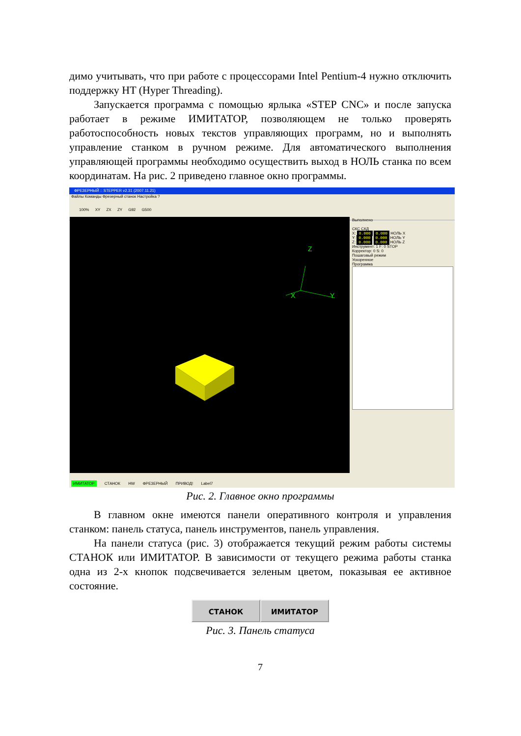димо учитывать, что при работе с процессорами Intel Pentium-4 нужно отключить поддержку HT (Hyper Threading).
Запускается программа с помощью ярлыка «STEP CNC» и после запуска работает в режиме ИМИТАТОР, позволяющем не только проверять работоспособность новых текстов управляющих программ, но и выполнять управление станком в ручном режиме. Для автоматического выполнения управляющей программы необходимо осуществить выход в НОЛЬ станка по всем координатам. На рис. 2 приведено главное окно программы.
ФРЕЗЕРНЫЙ :: STEPPER v2.31 (2007.11.21)
Файлы Команды Фрезерный станок Настройка ?
100% XY ZX ZY G92 G500
Z
X
Y
Выполнено
СКС СКД
X: 0.000 0.000 НОЛЬ X
Y: 0.000 0.000 НОЛЬ Y
Z: 0.000 0.000 НОЛЬ Z
Инструмент: 1 F: 0 STOP
Корректор: 0 S: 0
Пошаговый режим
Ускоренное
Программа
ИМИТАТОР СТАНОК HW ФРЕЗЕРНЫЙ ПРИВОД! Label7
Рис. 2. Главное окно программы
В главном окне имеются панели оперативного контроля и управления станком: панель статуса, панель инструментов, панель управления.
На панели статуса (рис. 3) отображается текущий режим работы системы СТАНОК или ИМИТАТОР. В зависимости от текущего режима работы станка одна из 2-х кнопок подсвечивается зеленым цветом, показывая ее активное состояние.
СТАНОК ИМИТАТОР
Рис. 3. Панель статуса
7